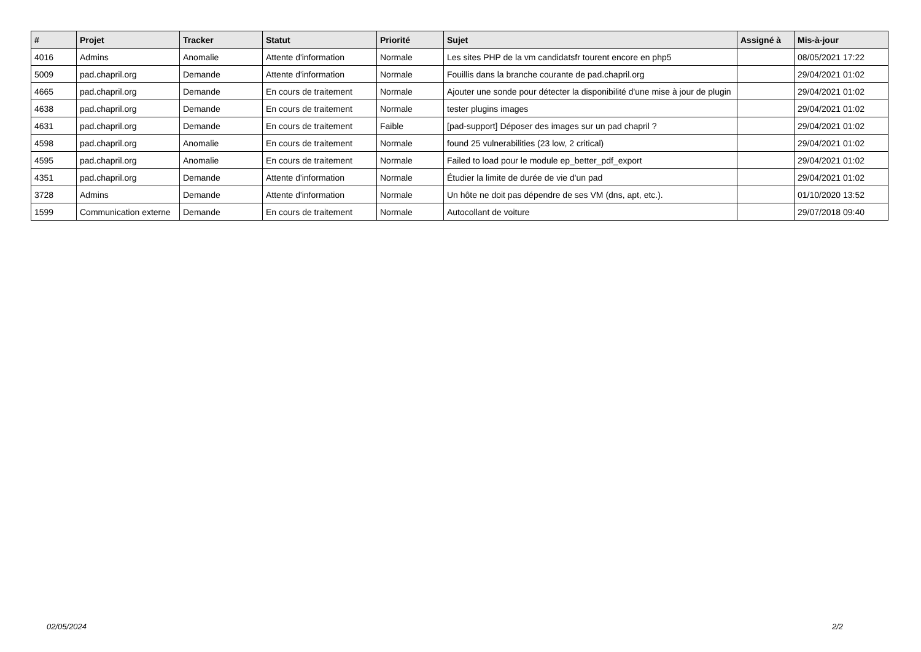| # | Projet | Tracker | Statut | Priorité | Sujet | Assigné à | Mis-à-jour |
| --- | --- | --- | --- | --- | --- | --- | --- |
| 4016 | Admins | Anomalie | Attente d'information | Normale | Les sites PHP de la vm candidatsfr tourent encore en php5 | | 08/05/2021 17:22 |
| 5009 | pad.chapril.org | Demande | Attente d'information | Normale | Fouillis dans la branche courante de pad.chapril.org | | 29/04/2021 01:02 |
| 4665 | pad.chapril.org | Demande | En cours de traitement | Normale | Ajouter une sonde pour détecter la disponibilité d'une mise à jour de plugin | | 29/04/2021 01:02 |
| 4638 | pad.chapril.org | Demande | En cours de traitement | Normale | tester plugins images | | 29/04/2021 01:02 |
| 4631 | pad.chapril.org | Demande | En cours de traitement | Faible | [pad-support] Déposer des images sur un pad chapril ? | | 29/04/2021 01:02 |
| 4598 | pad.chapril.org | Anomalie | En cours de traitement | Normale | found 25 vulnerabilities (23 low, 2 critical) | | 29/04/2021 01:02 |
| 4595 | pad.chapril.org | Anomalie | En cours de traitement | Normale | Failed to load pour le module ep_better_pdf_export | | 29/04/2021 01:02 |
| 4351 | pad.chapril.org | Demande | Attente d'information | Normale | Étudier la limite de durée de vie d'un pad | | 29/04/2021 01:02 |
| 3728 | Admins | Demande | Attente d'information | Normale | Un hôte ne doit pas dépendre de ses VM (dns, apt, etc.). | | 01/10/2020 13:52 |
| 1599 | Communication externe | Demande | En cours de traitement | Normale | Autocollant de voiture | | 29/07/2018 09:40 |
02/05/2024 2/2